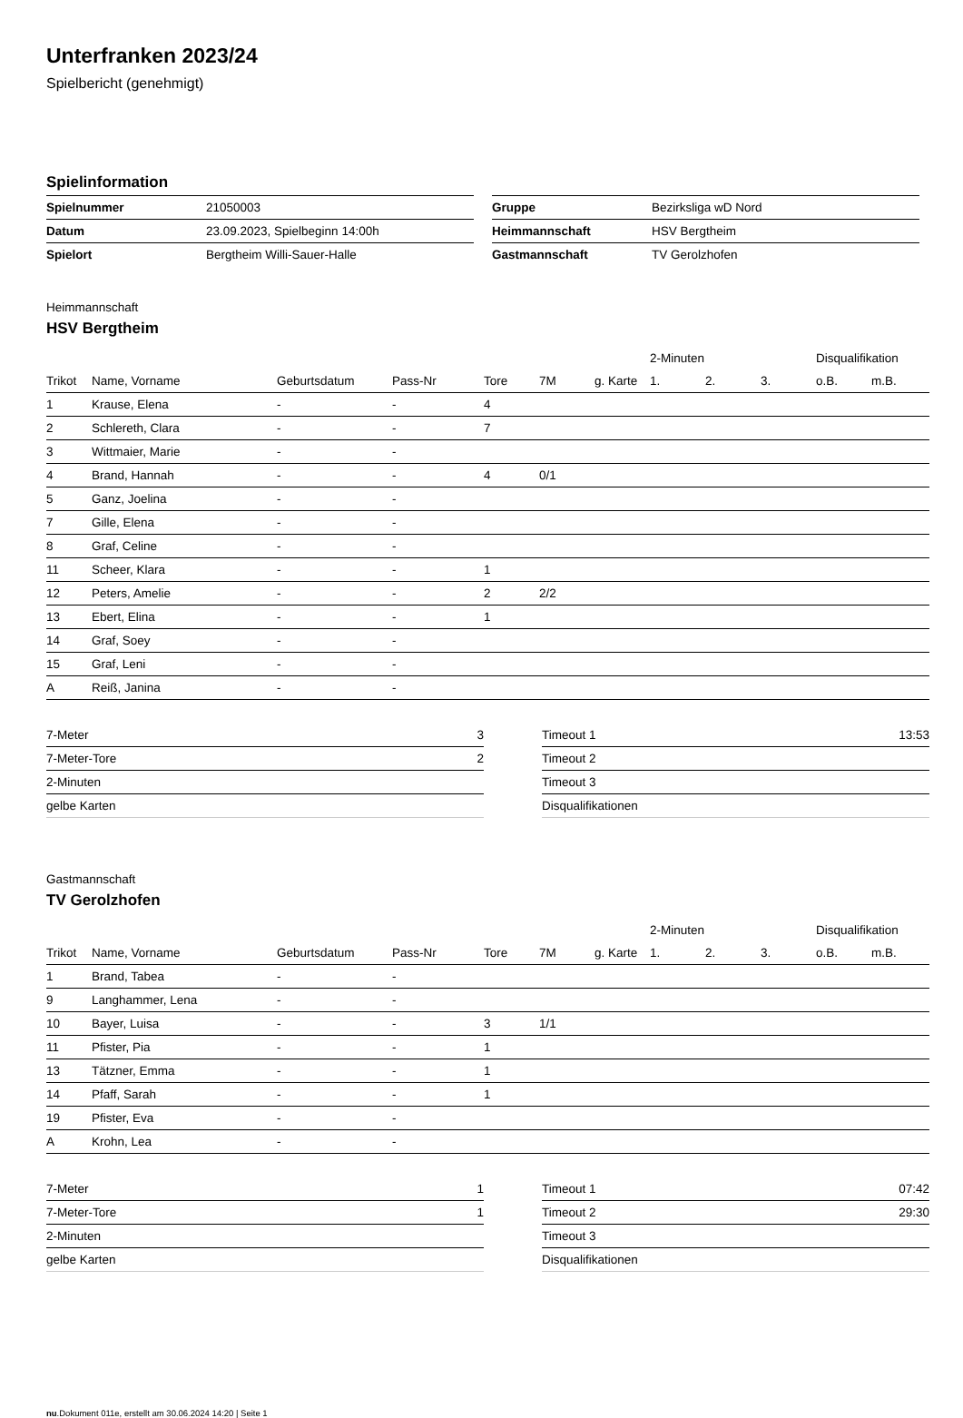Unterfranken 2023/24
Spielbericht (genehmigt)
Spielinformation
| Spielnummer | 21050003 |
| Datum | 23.09.2023, Spielbeginn 14:00h |
| Spielort | Bergtheim Willi-Sauer-Halle |
| Gruppe | Bezirksliga wD Nord |
| Heimmannschaft | HSV Bergtheim |
| Gastmannschaft | TV Gerolzhofen |
Heimmannschaft
HSV Bergtheim
| | | | | | | | 2-Minuten | | | Disqualifikation | |
| --- | --- | --- | --- | --- | --- | --- | --- | --- | --- | --- | --- |
| Trikot | Name, Vorname | Geburtsdatum | Pass-Nr | Tore | 7M | g. Karte | 1. | 2. | 3. | o.B. | m.B. |
| 1 | Krause, Elena | - | - | 4 | | | | | | | |
| 2 | Schlereth, Clara | - | - | 7 | | | | | | | |
| 3 | Wittmaier, Marie | - | - | | | | | | | | |
| 4 | Brand, Hannah | - | - | 4 | 0/1 | | | | | | |
| 5 | Ganz, Joelina | - | - | | | | | | | | |
| 7 | Gille, Elena | - | - | | | | | | | | |
| 8 | Graf, Celine | - | - | | | | | | | | |
| 11 | Scheer, Klara | - | - | 1 | | | | | | | |
| 12 | Peters, Amelie | - | - | 2 | 2/2 | | | | | | |
| 13 | Ebert, Elina | - | - | 1 | | | | | | | |
| 14 | Graf, Soey | - | - | | | | | | | | |
| 15 | Graf, Leni | - | - | | | | | | | | |
| A | Reiß, Janina | - | - | | | | | | | | |
| 7-Meter | 3 |
| 7-Meter-Tore | 2 |
| 2-Minuten | |
| gelbe Karten | |
| Timeout 1 | 13:53 |
| Timeout 2 | |
| Timeout 3 | |
| Disqualifikationen | |
Gastmannschaft
TV Gerolzhofen
| | | | | | | | 2-Minuten | | | Disqualifikation | |
| --- | --- | --- | --- | --- | --- | --- | --- | --- | --- | --- | --- |
| Trikot | Name, Vorname | Geburtsdatum | Pass-Nr | Tore | 7M | g. Karte | 1. | 2. | 3. | o.B. | m.B. |
| 1 | Brand, Tabea | - | - | | | | | | | | |
| 9 | Langhammer, Lena | - | - | | | | | | | | |
| 10 | Bayer, Luisa | - | - | 3 | 1/1 | | | | | | |
| 11 | Pfister, Pia | - | - | 1 | | | | | | | |
| 13 | Tätzner, Emma | - | - | 1 | | | | | | | |
| 14 | Pfaff, Sarah | - | - | 1 | | | | | | | |
| 19 | Pfister, Eva | - | - | | | | | | | | |
| A | Krohn, Lea | - | - | | | | | | | | |
| 7-Meter | 1 |
| 7-Meter-Tore | 1 |
| 2-Minuten | |
| gelbe Karten | |
| Timeout 1 | 07:42 |
| Timeout 2 | 29:30 |
| Timeout 3 | |
| Disqualifikationen | |
nu.Dokument 011e, erstellt am 30.06.2024 14:20 | Seite 1